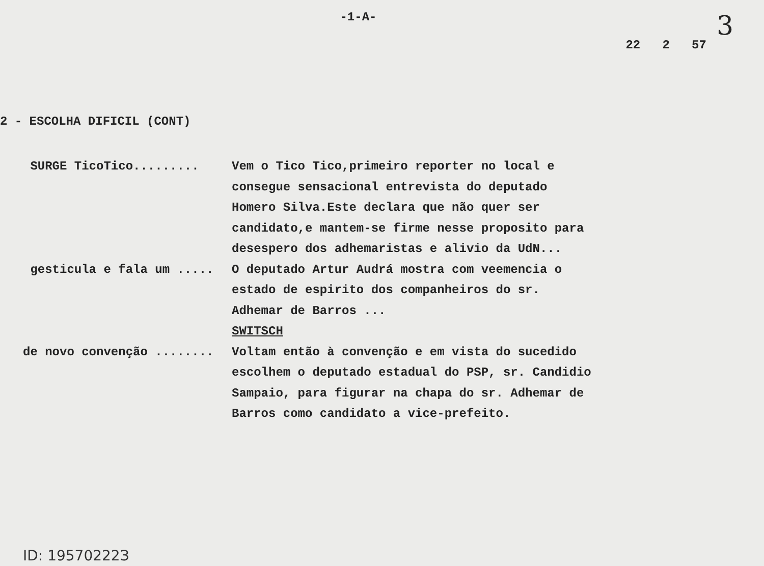-1-A-
22 2 57
3
2 - ESCOLHA DIFICIL (CONT)
SURGE TicoTico......... Vem o Tico Tico,primeiro reporter no local e consegue sensacional entrevista do deputado Homero Silva.Este declara que não quer ser candidato,e mantem-se firme nesse proposito para desespero dos adhemaristas e alivio da UdN...
gesticula e fala um ..... O deputado Artur Audrá mostra com veemencia o estado de espirito dos companheiros do sr. Adhemar de Barros ...
SWITSCH
de novo convenção ........ Voltam então à convenção e em vista do sucedido escolhem o deputado estadual do PSP, sr. Candidio Sampaio, para figurar na chapa do sr. Adhemar de Barros como candidato a vice-prefeito.
ID: 19570222З